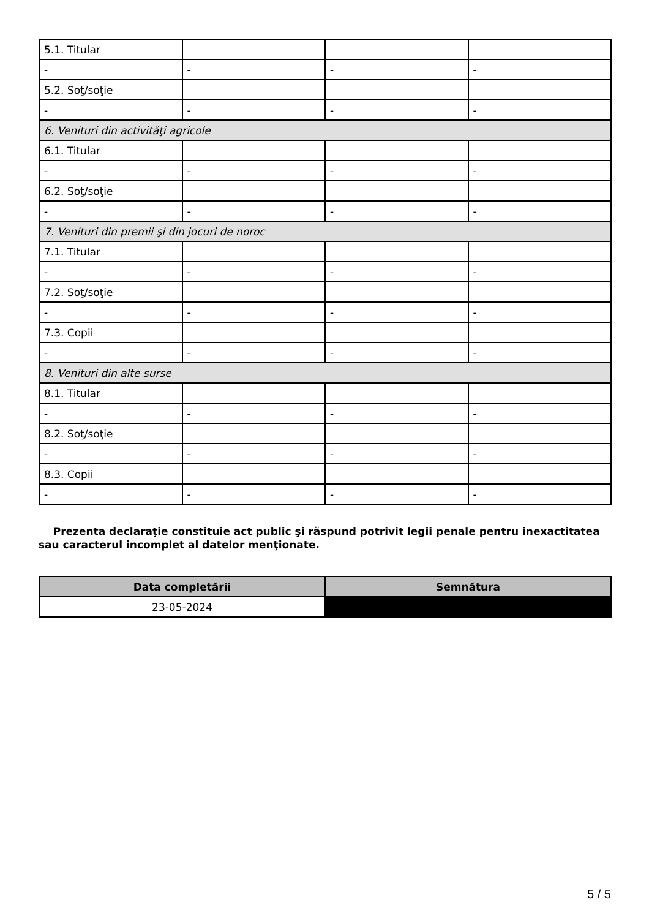| 5.1. Titular | | | |
| - | - | - | - |
| 5.2. Soţ/soţie | | | |
| - | - | - | - |
| 6. Venituri din activităţi agricole | | | |
| 6.1. Titular | | | |
| - | - | - | - |
| 6.2. Soţ/soţie | | | |
| - | - | - | - |
| 7. Venituri din premii şi din jocuri de noroc | | | |
| 7.1. Titular | | | |
| - | - | - | - |
| 7.2. Soţ/soţie | | | |
| - | - | - | - |
| 7.3. Copii | | | |
| - | - | - | - |
| 8. Venituri din alte surse | | | |
| 8.1. Titular | | | |
| - | - | - | - |
| 8.2. Soţ/soţie | | | |
| - | - | - | - |
| 8.3. Copii | | | |
| - | - | - | - |
Prezenta declaraţie constituie act public şi răspund potrivit legii penale pentru inexactitatea sau caracterul incomplet al datelor menţionate.
| Data completării | Semnătura |
| --- | --- |
| 23-05-2024 | |
5 / 5